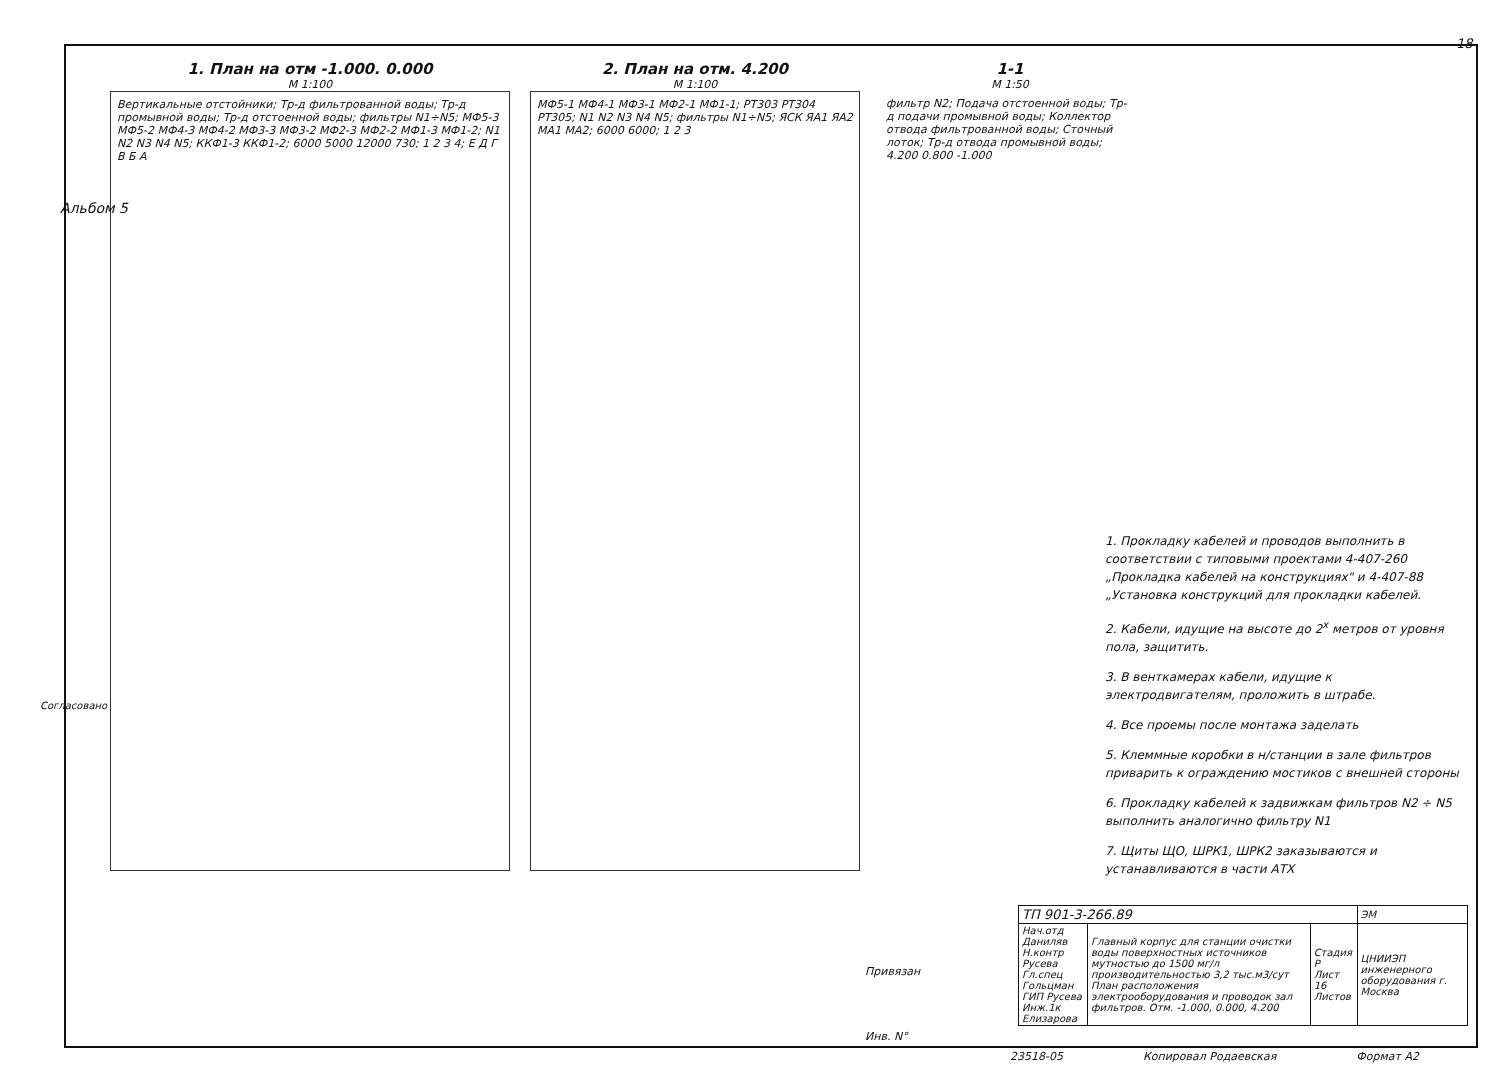18
1. План на отм -1.000. 0.000
М 1:100
Вертикальные отстойники; Тр-д фильтрованной воды; Тр-д промывной воды; Тр-д отстоенной воды; фильтры N1÷N5; МФ5-3 МФ5-2 МФ4-3 МФ4-2 МФ3-3 МФ3-2 МФ2-3 МФ2-2 МФ1-3 МФ1-2; N1 N2 N3 N4 N5; ККФ1-3 ККФ1-2; 6000 5000 12000 730; 1 2 3 4; Е Д Г В Б А
2. План на отм. 4.200
М 1:100
МФ5-1 МФ4-1 МФ3-1 МФ2-1 МФ1-1; РТ303 РТ304 РТ305; N1 N2 N3 N4 N5; фильтры N1÷N5; ЯСК ЯА1 ЯА2 МА1 МА2; 6000 6000; 1 2 3
1-1
М 1:50
фильтр N2; Подача отстоенной воды; Тр-д подачи промывной воды; Коллектор отвода фильтрованной воды; Сточный лоток; Тр-д отвода промывной воды; 4.200 0.800 -1.000
1. Прокладку кабелей и проводов выполнить в соответствии с типовыми проектами 4-407-260 „Прокладка кабелей на конструкциях" и 4-407-88 „Установка конструкций для прокладки кабелей.
2. Кабели, идущие на высоте до 2<sup>х</sup> метров от уровня пола, защитить.
3. В венткамерах кабели, идущие к электродвигателям, проложить в штрабе.
4. Все проемы после монтажа заделать
5. Клеммные коробки в н/станции в зале фильтров приварить к ограждению мостиков с внешней стороны
6. Прокладку кабелей к задвижкам фильтров N2 ÷ N5 выполнить аналогично фильтру N1
7. Щиты ЩО, ШРК1, ШРК2 заказываются и устанавливаются в части АТХ
| ТП 901-3-266.89 | | | ЭМ |
| Нач.отд Даниляв Н.контр Русева Гл.спец Гольцман ГИП Русева Инж.1к Елизарова | Главный корпус для станции очистки воды поверхностных источников мутностью до 1500 мг/л производительностью 3,2 тыс.м3/сут План расположения электрооборудования и проводок зал фильтров. Отм. -1.000, 0.000, 4.200 | Стадия Р Лист 16 Листов | ЦНИИЭП инженерного оборудования г. Москва |
Привязан
Инв. N°
23518-05 Копировал Родаевская Формат А2
Согласовано
Альбом 5